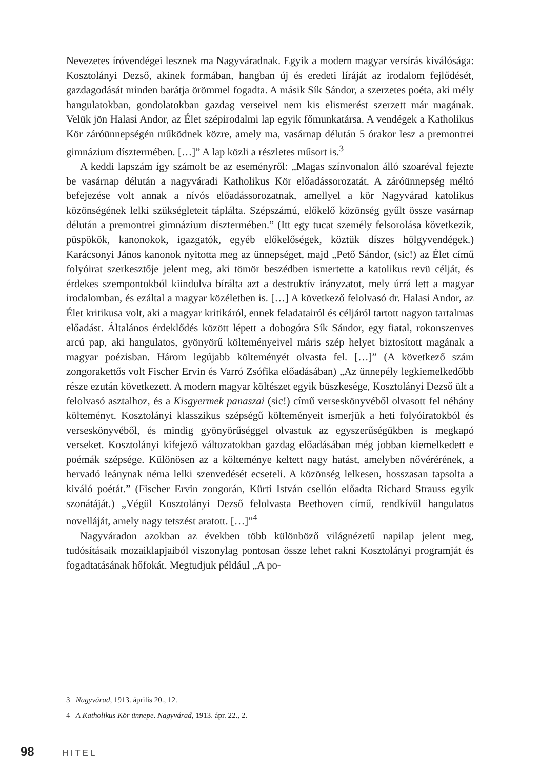Nevezetes íróvendégei lesznek ma Nagyváradnak. Egyik a modern magyar versírás kiválósága: Kosztolányi Dezső, akinek formában, hangban új és eredeti líráját az irodalom fejlődését, gazdagodását minden barátja örömmel fogadta. A másik Sík Sándor, a szerzetes poéta, aki mély hangulatokban, gondolatokban gazdag verseivel nem kis elismerést szerzett már magának. Velük jön Halasi Andor, az Élet szépirodalmi lap egyik főmunkatársa. A vendégek a Katholikus Kör záróünnepségén működnek közre, amely ma, vasárnap délután 5 órakor lesz a premontrei gimnázium dísztermében. […]” A lap közli a részletes műsort is.<sup>3</sup>
A keddi lapszám így számolt be az eseményről: „Magas színvonalon álló szoaréval fejezte be vasárnap délután a nagyváradi Katholikus Kör előadássorozatát. A záróünnepség méltó befejezése volt annak a nívós előadássorozatnak, amellyel a kör Nagyvárad katolikus közönségének lelki szükségleteit táplálta. Szépszámú, előkelő közönség gyűlt össze vasárnap délután a premontrei gimnázium dísztermében.” (Itt egy tucat személy felsorolása következik, püspökök, kanonokok, igazgatók, egyéb előkelőségek, köztük díszes hölgyvendégek.) Karácsonyi János kanonok nyitotta meg az ünnepséget, majd „Pető Sándor, (sic!) az Élet című folyóirat szerkesztője jelent meg, aki tömör beszédben ismertette a katolikus revü célját, és érdekes szempontokból kiindulva bírálta azt a destruktív irányzatot, mely úrrá lett a magyar irodalomban, és ezáltal a magyar közéletben is. […] A következő felolvasó dr. Halasi Andor, az Élet kritikusa volt, aki a magyar kritikáról, ennek feladatairól és céljáról tartott nagyon tartalmas előadást. Általános érdeklődés között lépett a dobogóra Sík Sándor, egy fiatal, rokonszenves arcú pap, aki hangulatos, gyönyörű költeményeivel máris szép helyet biztosított magának a magyar poézisban. Három legújabb költeményét olvasta fel. […]” (A következő szám zongorakettős volt Fischer Ervin és Varró Zsófika előadásában) „Az ünnepély legkiemelkedőbb része ezután következett. A modern magyar költészet egyik büszkesége, Kosztolányi Dezső ült a felolvasó asztalhoz, és a Kisgyermek panaszai (sic!) című verseskönyvéből olvasott fel néhány költeményt. Kosztolányi klasszikus szépségű költeményeit ismerjük a heti folyóiratokból és verseskönyvéből, és mindig gyönyörűséggel olvastuk az egyszerűségükben is megkapó verseket. Kosztolányi kifejező változatokban gazdag előadásában még jobban kiemelkedett e poémák szépsége. Különösen az a költeménye keltett nagy hatást, amelyben nővérérének, a hervadó leánynak néma lelki szenvedését ecseteli. A közönség lelkesen, hosszasan tapsolta a kiváló poétát.” (Fischer Ervin zongorán, Kürti István csellón előadta Richard Strauss egyik szonátáját.) „Végül Kosztolányi Dezső felolvasta Beethoven című, rendkívül hangulatos novelláját, amely nagy tetszést aratott. […]”<sup>4</sup>
Nagyváradon azokban az években több különböző világnézetű napilap jelent meg, tudósításaik mozaiklapjaiból viszonylag pontosan össze lehet rakni Kosztolányi programját és fogadtatásának hőfokát. Megtudjuk például „A po-
3 Nagyvárad, 1913. április 20., 12.
4 A Katholikus Kör ünnepe. Nagyvárad, 1913. ápr. 22., 2.
98 HITEL